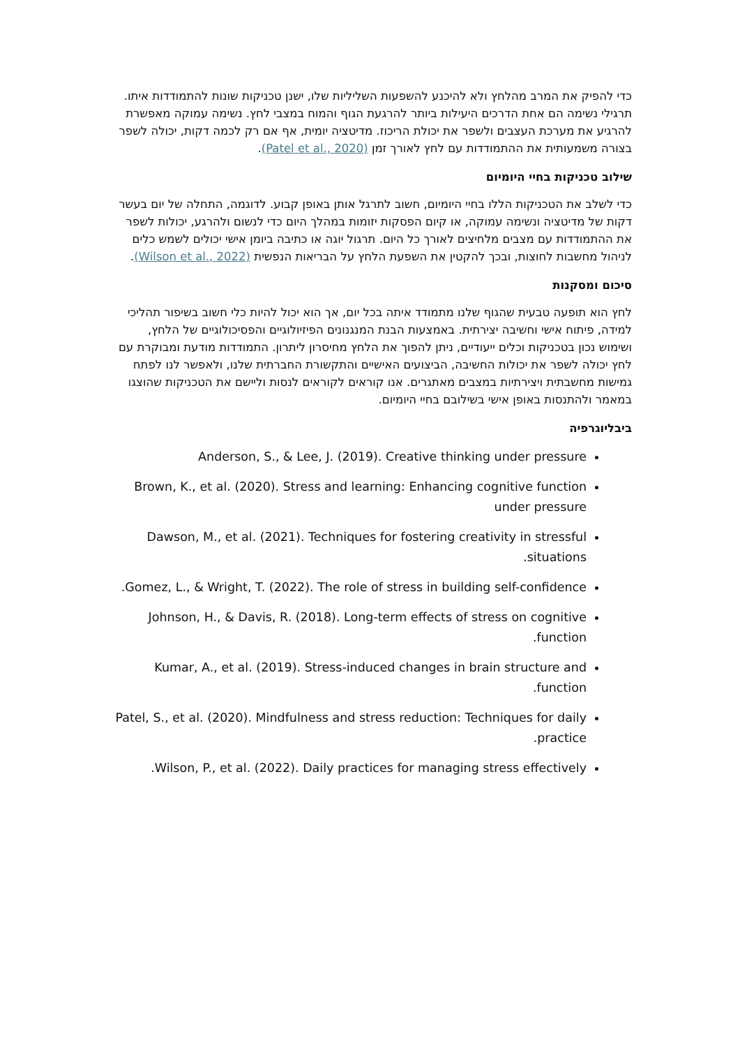כדי להפיק את המרב מהלחץ ולא להיכנע להשפעות השליליות שלו, ישנן טכניקות שונות להתמודדות איתו. תרגילי נשימה הם אחת הדרכים היעילות ביותר להרגעת הגוף והמוח במצבי לחץ. נשימה עמוקה מאפשרת להרגיע את מערכת העצבים ולשפר את יכולת הריכוז. מדיטציה יומית, אף אם רק לכמה דקות, יכולה לשפר בצורה משמעותית את ההתמודדות עם לחץ לאורך זמן (Patel et al., 2020).
שילוב טכניקות בחיי היומיום
כדי לשלב את הטכניקות הללו בחיי היומיום, חשוב לתרגל אותן באופן קבוע. לדוגמה, התחלה של יום בעשר דקות של מדיטציה ונשימה עמוקה, או קיום הפסקות יזומות במהלך היום כדי לנשום ולהרגע, יכולות לשפר את ההתמודדות עם מצבים מלחיצים לאורך כל היום. תרגול יוגה או כתיבה ביומן אישי יכולים לשמש כלים לניהול מחשבות לחוצות, ובכך להקטין את השפעת הלחץ על הבריאות הנפשית (Wilson et al., 2022).
סיכום ומסקנות
לחץ הוא תופעה טבעית שהגוף שלנו מתמודד איתה בכל יום, אך הוא יכול להיות כלי חשוב בשיפור תהליכי למידה, פיתוח אישי וחשיבה יצירתית. באמצעות הבנת המנגנונים הפיזיולוגיים והפסיכולוגיים של הלחץ, ושימוש נכון בטכניקות וכלים ייעודיים, ניתן להפוך את הלחץ מחיסרון ליתרון. התמודדות מודעת ומבוקרת עם לחץ יכולה לשפר את יכולות החשיבה, הביצועים האישיים והתקשורת החברתית שלנו, ולאפשר לנו לפתח גמישות מחשבתית ויצירתיות במצבים מאתגרים. אנו קוראים לקוראים לנסות וליישם את הטכניקות שהוצגו במאמר ולהתנסות באופן אישי בשילובם בחיי היומיום.
ביבליוגרפיה
Anderson, S., & Lee, J. (2019). Creative thinking under pressure
Brown, K., et al. (2020). Stress and learning: Enhancing cognitive function under pressure
Dawson, M., et al. (2021). Techniques for fostering creativity in stressful situations.
Gomez, L., & Wright, T. (2022). The role of stress in building self-confidence.
Johnson, H., & Davis, R. (2018). Long-term effects of stress on cognitive function.
Kumar, A., et al. (2019). Stress-induced changes in brain structure and function.
Patel, S., et al. (2020). Mindfulness and stress reduction: Techniques for daily practice.
Wilson, P., et al. (2022). Daily practices for managing stress effectively.